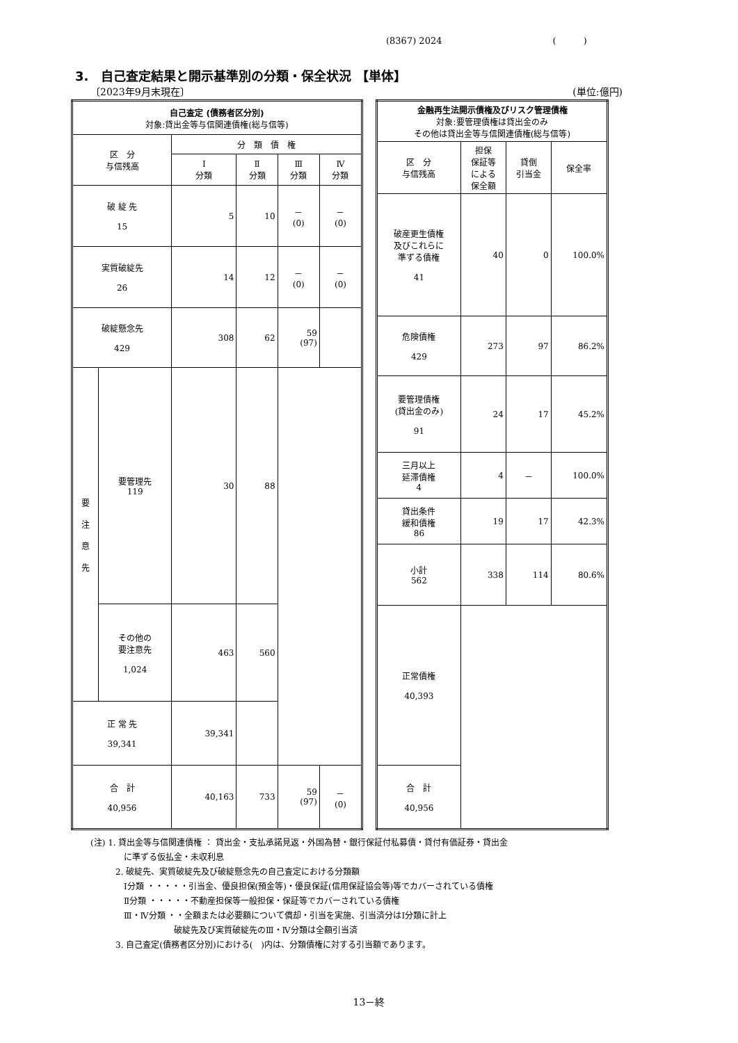(8367) 2024 (　　　)
3.　自己査定結果と開示基準別の分類・保全状況 【単体】
〔2023年9月末現在〕 (単位:億円)
| 自己査定 (債務者区分別) 対象:貸出金等与信関連債権(総与信等) | | | | | |
| --- | --- | --- | --- | --- | --- |
| 区 分 与信残高 | | 分 類 債 権 | | | |
| | | Ⅰ 分類 | Ⅱ 分類 | Ⅲ 分類 | Ⅳ 分類 |
| 破 綻 先 15 | | 5 | 10 | － (0) | － (0) |
| 実質破綻先 26 | | 14 | 12 | － (0) | － (0) |
| 破綻懸念先 429 | | 308 | 62 | 59 (97) | |
| 要 注 意 先 | 要管理先 119 | 30 | 88 | | |
| | その他の 要注意先 1,024 | 463 | 560 | | |
| 正 常 先 39,341 | | 39,341 | | | |
| 合 計 40,956 | | 40,163 | 733 | 59 (97) | － (0) |
| 金融再生法開示債権及びリスク管理債権 対象:要管理債権は貸出金のみ その他は貸出金等与信関連債権(総与信等) | | | |
| --- | --- | --- | --- |
| 区 分 与信残高 | 担保 保証等 による 保全額 | 貸倒 引当金 | 保全率 |
| 破産更生債権 及びこれらに 準ずる債権 41 | 40 | 0 | 100.0% |
| 危険債権 429 | 273 | 97 | 86.2% |
| 要管理債権 (貸出金のみ) 91 | 24 | 17 | 45.2% |
| 三月以上 延滞債権 4 | 4 | － | 100.0% |
| 貸出条件 緩和債権 86 | 19 | 17 | 42.3% |
| 小計 562 | 338 | 114 | 80.6% |
| 正常債権 40,393 | | | |
| 合 計 40,956 | | | |
(注) 1. 貸出金等与信関連債権 ： 貸出金・支払承諾見返・外国為替・銀行保証付私募債・貸付有価証券・貸出金
　　　　に準ずる仮払金・未収利息
　　　2. 破綻先、実質破綻先及び破綻懸念先の自己査定における分類額
　　　　Ⅰ分類 ・・・・・引当金、優良担保(預金等)・優良保証(信用保証協会等)等でカバーされている債権
　　　　Ⅱ分類 ・・・・・不動産担保等一般担保・保証等でカバーされている債権
　　　　Ⅲ・Ⅳ分類 ・・全額または必要額について償却・引当を実施、引当済分はⅠ分類に計上
　　　　　　　　　　破綻先及び実質破綻先のⅢ・Ⅳ分類は全額引当済
　　　3. 自己査定(債務者区分別)における(　)内は、分類債権に対する引当額であります。
13－終